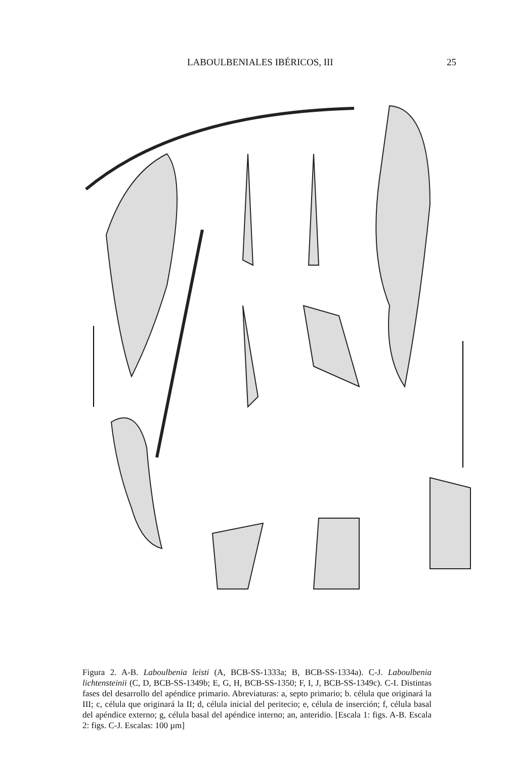LABOULBENIALES IBÉRICOS, III 25
Figura 2. A-B. Laboulbenia leisti (A, BCB-SS-1333a; B, BCB-SS-1334a). C-J. Laboulbenia lichtensteinii (C, D, BCB-SS-1349b; E, G, H, BCB-SS-1350; F, I, J, BCB-SS-1349c). C-I. Distintas fases del desarrollo del apéndice primario. Abreviaturas: a, septo primario; b. célula que originará la III; c, célula que originará la II; d, célula inicial del peritecio; e, célula de inserción; f, célula basal del apéndice externo; g, célula basal del apéndice interno; an, anteridio. [Escala 1: figs. A-B. Escala 2: figs. C-J. Escalas: 100 µm]